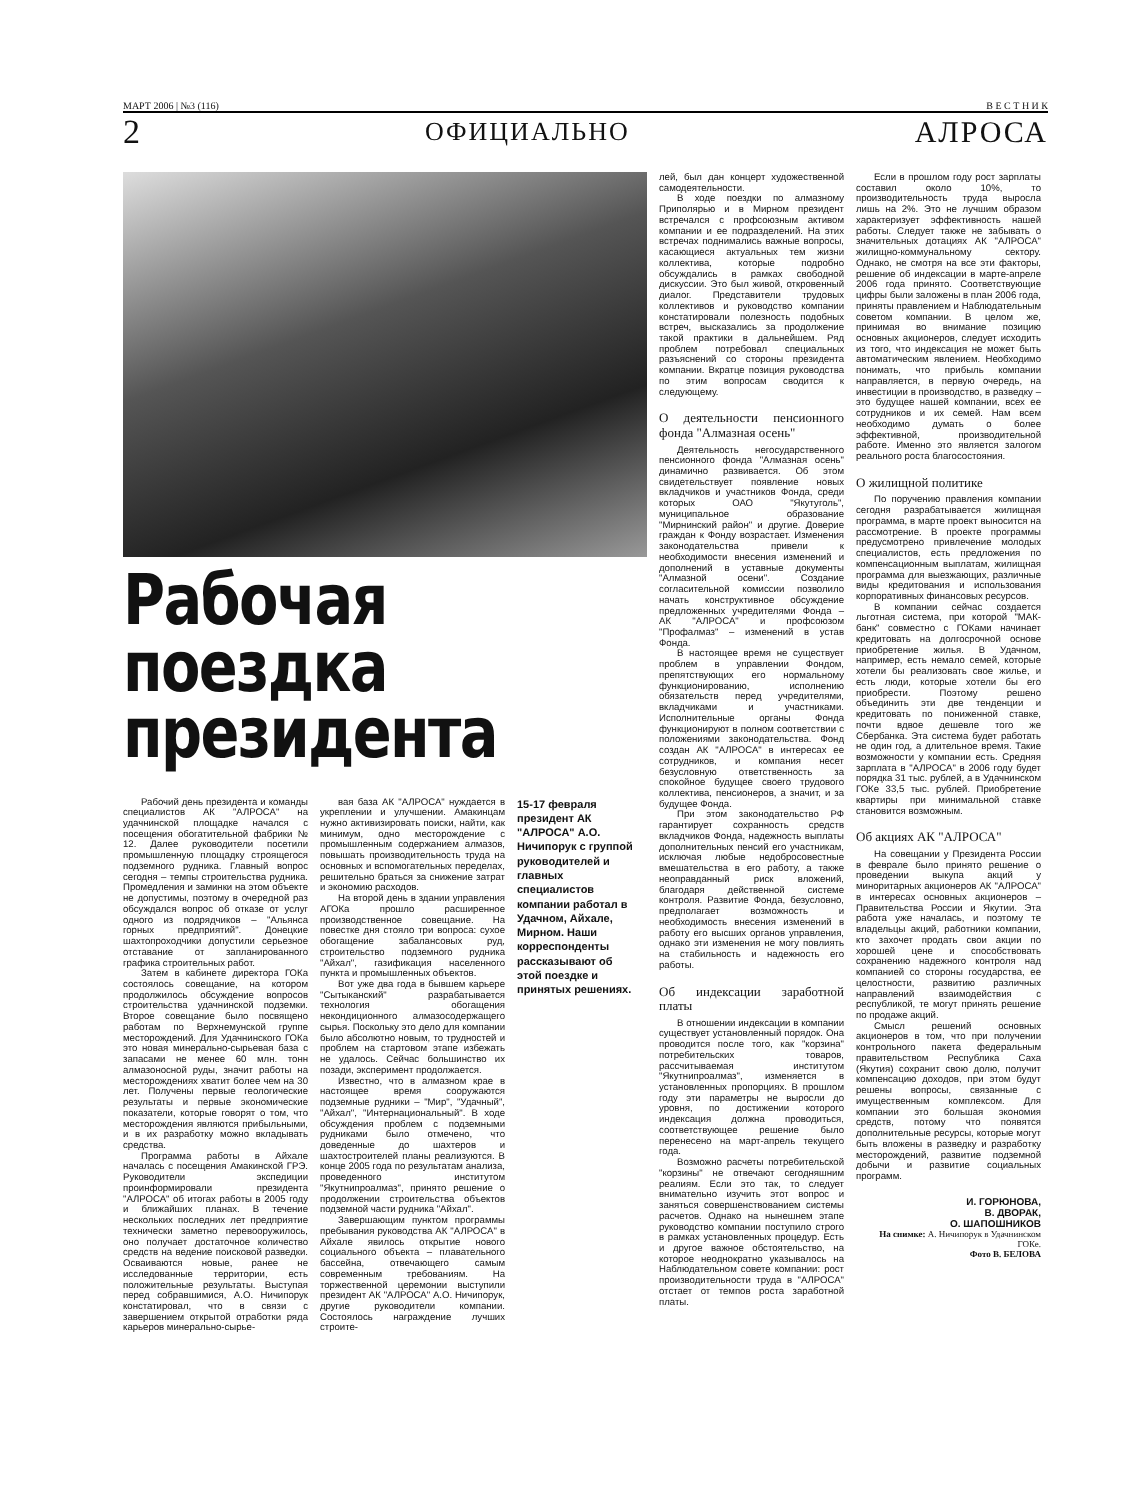МАРТ 2006 | №3 (116) В Е С Т Н И К
2 ОФИЦИАЛЬНО АЛРОСА
Рабочая поездка президента
Рабочий день президента и команды специалистов АК "АЛРОСА" на удачнинской площадке начался с посещения обогатительной фабрики № 12. Далее руководители посетили промышленную площадку строящегося подземного рудника. Главный вопрос сегодня – темпы строительства рудника. Промедления и заминки на этом объекте не допустимы, поэтому в очередной раз обсуждался вопрос об отказе от услуг одного из подрядчиков – "Альянса горных предприятий". Донецкие шахтопроходчики допустили серьезное отставание от запланированного графика строительных работ.
Затем в кабинете директора ГОКа состоялось совещание, на котором продолжилось обсуждение вопросов строительства удачнинской подземки. Второе совещание было посвящено работам по Верхнемунской группе месторождений. Для Удачнинского ГОКа это новая минерально-сырьевая база с запасами не менее 60 млн. тонн алмазоносной руды, значит работы на месторождениях хватит более чем на 30 лет. Получены первые геологические результаты и первые экономические показатели, которые говорят о том, что месторождения являются прибыльными, и в их разработку можно вкладывать средства.
Программа работы в Айхале началась с посещения Амакинской ГРЭ. Руководители экспедиции проинформировали президента "АЛРОСА" об итогах работы в 2005 году и ближайших планах. В течение нескольких последних лет предприятие технически заметно перевооружилось, оно получает достаточное количество средств на ведение поисковой разведки. Осваиваются новые, ранее не исследованные территории, есть положительные результаты. Выступая перед собравшимися, А.О. Ничипорук констатировал, что в связи с завершением открытой отработки ряда карьеров минерально-сырье-
вая база АК "АЛРОСА" нуждается в укреплении и улучшении. Амакинцам нужно активизировать поиски, найти, как минимум, одно месторождение с промышленным содержанием алмазов, повышать производительность труда на основных и вспомогательных переделах, решительно браться за снижение затрат и экономию расходов.
На второй день в здании управления АГОКа прошло расширенное производственное совещание. На повестке дня стояло три вопроса: сухое обогащение забалансовых руд, строительство подземного рудника "Айхал", газификация населенного пункта и промышленных объектов.
Вот уже два года в бывшем карьере "Сытыканский" разрабатывается технология обогащения некондиционного алмазосодержащего сырья. Поскольку это дело для компании было абсолютно новым, то трудностей и проблем на стартовом этапе избежать не удалось. Сейчас большинство их позади, эксперимент продолжается.
Известно, что в алмазном крае в настоящее время сооружаются подземные рудники – "Мир", "Удачный", "Айхал", "Интернациональный". В ходе обсуждения проблем с подземными рудниками было отмечено, что доведенные до шахтеров и шахтостроителей планы реализуются. В конце 2005 года по результатам анализа, проведенного институтом "Якутнипроалмаз", принято решение о продолжении строительства объектов подземной части рудника "Айхал".
Завершающим пунктом программы пребывания руководства АК "АЛРОСА" в Айхале явилось открытие нового социального объекта – плавательного бассейна, отвечающего самым современным требованиям. На торжественной церемонии выступили президент АК "АЛРОСА" А.О. Ничипорук, другие руководители компании. Состоялось награждение лучших строите-
15-17 февраля президент АК "АЛРОСА" А.О. Ничипорук с группой руководителей и главных специалистов компании работал в Удачном, Айхале, Мирном. Наши корреспонденты рассказывают об этой поездке и принятых решениях.
лей, был дан концерт художественной самодеятельности.
В ходе поездки по алмазному Приполярью и в Мирном президент встречался с профсоюзным активом компании и ее подразделений. На этих встречах поднимались важные вопросы, касающиеся актуальных тем жизни коллектива, которые подробно обсуждались в рамках свободной дискуссии. Это был живой, откровенный диалог. Представители трудовых коллективов и руководство компании констатировали полезность подобных встреч, высказались за продолжение такой практики в дальнейшем. Ряд проблем потребовал специальных разъяснений со стороны президента компании. Вкратце позиция руководства по этим вопросам сводится к следующему.
О деятельности пенсионного фонда "Алмазная осень"
Деятельность негосударственного пенсионного фонда "Алмазная осень" динамично развивается. Об этом свидетельствует появление новых вкладчиков и участников Фонда, среди которых ОАО "Якутуголь", муниципальное образование "Мирнинский район" и другие. Доверие граждан к Фонду возрастает. Изменения законодательства привели к необходимости внесения изменений и дополнений в уставные документы "Алмазной осени". Создание согласительной комиссии позволило начать конструктивное обсуждение предложенных учредителями Фонда – АК "АЛРОСА" и профсоюзом "Профалмаз" – изменений в устав Фонда.
В настоящее время не существует проблем в управлении Фондом, препятствующих его нормальному функционированию, исполнению обязательств перед учредителями, вкладчиками и участниками. Исполнительные органы Фонда функционируют в полном соответствии с положениями законодательства. Фонд создан АК "АЛРОСА" в интересах ее сотрудников, и компания несет безусловную ответственность за спокойное будущее своего трудового коллектива, пенсионеров, а значит, и за будущее Фонда.
При этом законодательство РФ гарантирует сохранность средств вкладчиков Фонда, надежность выплаты дополнительных пенсий его участникам, исключая любые недобросовестные вмешательства в его работу, а также неоправданный риск вложений, благодаря действенной системе контроля. Развитие Фонда, безусловно, предполагает возможность и необходимость внесения изменений в работу его высших органов управления, однако эти изменения не могу повлиять на стабильность и надежность его работы.
Об индексации заработной платы
В отношении индексации в компании существует установленный порядок. Она проводится после того, как "корзина" потребительских товаров, рассчитываемая институтом "Якутнипроалмаз", изменяется в установленных пропорциях. В прошлом году эти параметры не выросли до уровня, по достижении которого индексация должна проводиться, соответствующее решение было перенесено на март-апрель текущего года.
Возможно расчеты потребительской "корзины" не отвечают сегодняшним реалиям. Если это так, то следует внимательно изучить этот вопрос и заняться совершенствованием системы расчетов. Однако на нынешнем этапе руководство компании поступило строго в рамках установленных процедур. Есть и другое важное обстоятельство, на которое неоднократно указывалось на Наблюдательном совете компании: рост производительности труда в "АЛРОСА" отстает от темпов роста заработной платы.
Если в прошлом году рост зарплаты составил около 10%, то производительность труда выросла лишь на 2%. Это не лучшим образом характеризует эффективность нашей работы. Следует также не забывать о значительных дотациях АК "АЛРОСА" жилищно-коммунальному сектору. Однако, не смотря на все эти факторы, решение об индексации в марте-апреле 2006 года принято. Соответствующие цифры были заложены в план 2006 года, приняты правлением и Наблюдательным советом компании. В целом же, принимая во внимание позицию основных акционеров, следует исходить из того, что индексация не может быть автоматическим явлением. Необходимо понимать, что прибыль компании направляется, в первую очередь, на инвестиции в производство, в разведку – это будущее нашей компании, всех ее сотрудников и их семей. Нам всем необходимо думать о более эффективной, производительной работе. Именно это является залогом реального роста благосостояния.
О жилищной политике
По поручению правления компании сегодня разрабатывается жилищная программа, в марте проект выносится на рассмотрение. В проекте программы предусмотрено привлечение молодых специалистов, есть предложения по компенсационным выплатам, жилищная программа для выезжающих, различные виды кредитования и использования корпоративных финансовых ресурсов.
В компании сейчас создается льготная система, при которой "МАК-банк" совместно с ГОКами начинает кредитовать на долгосрочной основе приобретение жилья. В Удачном, например, есть немало семей, которые хотели бы реализовать свое жилье, и есть люди, которые хотели бы его приобрести. Поэтому решено объединить эти две тенденции и кредитовать по пониженной ставке, почти вдвое дешевле того же Сбербанка. Эта система будет работать не один год, а длительное время. Такие возможности у компании есть. Средняя зарплата в "АЛРОСА" в 2006 году будет порядка 31 тыс. рублей, а в Удачнинском ГОКе 33,5 тыс. рублей. Приобретение квартиры при минимальной ставке становится возможным.
Об акциях АК "АЛРОСА"
На совещании у Президента России в феврале было принято решение о проведении выкупа акций у миноритарных акционеров АК "АЛРОСА" в интересах основных акционеров – Правительства России и Якутии. Эта работа уже началась, и поэтому те владельцы акций, работники компании, кто захочет продать свои акции по хорошей цене и способствовать сохранению надежного контроля над компанией со стороны государства, ее целостности, развитию различных направлений взаимодействия с республикой, те могут принять решение по продаже акций.
Смысл решений основных акционеров в том, что при получении контрольного пакета федеральным правительством Республика Саха (Якутия) сохранит свою долю, получит компенсацию доходов, при этом будут решены вопросы, связанные с имущественным комплексом. Для компании это большая экономия средств, потому что появятся дополнительные ресурсы, которые могут быть вложены в разведку и разработку месторождений, развитие подземной добычи и развитие социальных программ.
И. ГОРЮНОВА,
В. ДВОРАК,
О. ШАПОШНИКОВ
На снимке: А. Ничипорук в Удачнинском ГОКе.
Фото В. БЕЛОВА